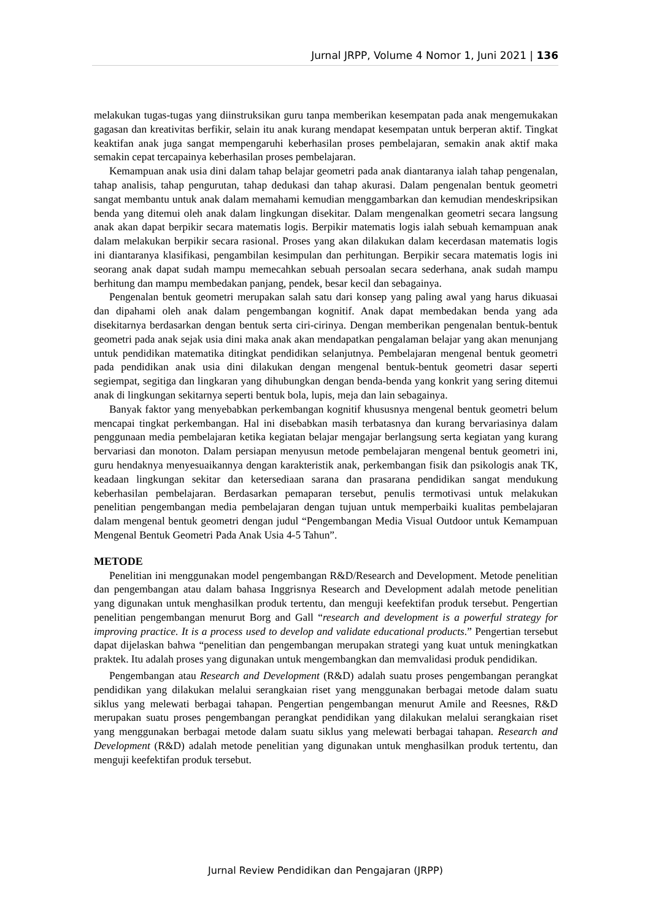Jurnal JRPP, Volume 4 Nomor 1, Juni 2021 | 136
melakukan tugas-tugas yang diinstruksikan guru tanpa memberikan kesempatan pada anak mengemukakan gagasan dan kreativitas berfikir, selain itu anak kurang mendapat kesempatan untuk berperan aktif. Tingkat keaktifan anak juga sangat mempengaruhi keberhasilan proses pembelajaran, semakin anak aktif maka semakin cepat tercapainya keberhasilan proses pembelajaran.
Kemampuan anak usia dini dalam tahap belajar geometri pada anak diantaranya ialah tahap pengenalan, tahap analisis, tahap pengurutan, tahap dedukasi dan tahap akurasi. Dalam pengenalan bentuk geometri sangat membantu untuk anak dalam memahami kemudian menggambarkan dan kemudian mendeskripsikan benda yang ditemui oleh anak dalam lingkungan disekitar. Dalam mengenalkan geometri secara langsung anak akan dapat berpikir secara matematis logis. Berpikir matematis logis ialah sebuah kemampuan anak dalam melakukan berpikir secara rasional. Proses yang akan dilakukan dalam kecerdasan matematis logis ini diantaranya klasifikasi, pengambilan kesimpulan dan perhitungan. Berpikir secara matematis logis ini seorang anak dapat sudah mampu memecahkan sebuah persoalan secara sederhana, anak sudah mampu berhitung dan mampu membedakan panjang, pendek, besar kecil dan sebagainya.
Pengenalan bentuk geometri merupakan salah satu dari konsep yang paling awal yang harus dikuasai dan dipahami oleh anak dalam pengembangan kognitif. Anak dapat membedakan benda yang ada disekitarnya berdasarkan dengan bentuk serta ciri-cirinya. Dengan memberikan pengenalan bentuk-bentuk geometri pada anak sejak usia dini maka anak akan mendapatkan pengalaman belajar yang akan menunjang untuk pendidikan matematika ditingkat pendidikan selanjutnya. Pembelajaran mengenal bentuk geometri pada pendidikan anak usia dini dilakukan dengan mengenal bentuk-bentuk geometri dasar seperti segiempat, segitiga dan lingkaran yang dihubungkan dengan benda-benda yang konkrit yang sering ditemui anak di lingkungan sekitarnya seperti bentuk bola, lupis, meja dan lain sebagainya.
Banyak faktor yang menyebabkan perkembangan kognitif khususnya mengenal bentuk geometri belum mencapai tingkat perkembangan. Hal ini disebabkan masih terbatasnya dan kurang bervariasinya dalam penggunaan media pembelajaran ketika kegiatan belajar mengajar berlangsung serta kegiatan yang kurang bervariasi dan monoton. Dalam persiapan menyusun metode pembelajaran mengenal bentuk geometri ini, guru hendaknya menyesuaikannya dengan karakteristik anak, perkembangan fisik dan psikologis anak TK, keadaan lingkungan sekitar dan ketersediaan sarana dan prasarana pendidikan sangat mendukung keberhasilan pembelajaran. Berdasarkan pemaparan tersebut, penulis termotivasi untuk melakukan penelitian pengembangan media pembelajaran dengan tujuan untuk memperbaiki kualitas pembelajaran dalam mengenal bentuk geometri dengan judul “Pengembangan Media Visual Outdoor untuk Kemampuan Mengenal Bentuk Geometri Pada Anak Usia 4-5 Tahun”.
METODE
Penelitian ini menggunakan model pengembangan R&D/Research and Development. Metode penelitian dan pengembangan atau dalam bahasa Inggrisnya Research and Development adalah metode penelitian yang digunakan untuk menghasilkan produk tertentu, dan menguji keefektifan produk tersebut. Pengertian penelitian pengembangan menurut Borg and Gall “research and development is a powerful strategy for improving practice. It is a process used to develop and validate educational products.” Pengertian tersebut dapat dijelaskan bahwa “penelitian dan pengembangan merupakan strategi yang kuat untuk meningkatkan praktek. Itu adalah proses yang digunakan untuk mengembangkan dan memvalidasi produk pendidikan.
Pengembangan atau Research and Development (R&D) adalah suatu proses pengembangan perangkat pendidikan yang dilakukan melalui serangkaian riset yang menggunakan berbagai metode dalam suatu siklus yang melewati berbagai tahapan. Pengertian pengembangan menurut Amile and Reesnes, R&D merupakan suatu proses pengembangan perangkat pendidikan yang dilakukan melalui serangkaian riset yang menggunakan berbagai metode dalam suatu siklus yang melewati berbagai tahapan. Research and Development (R&D) adalah metode penelitian yang digunakan untuk menghasilkan produk tertentu, dan menguji keefektifan produk tersebut.
Jurnal Review Pendidikan dan Pengajaran (JRPP)